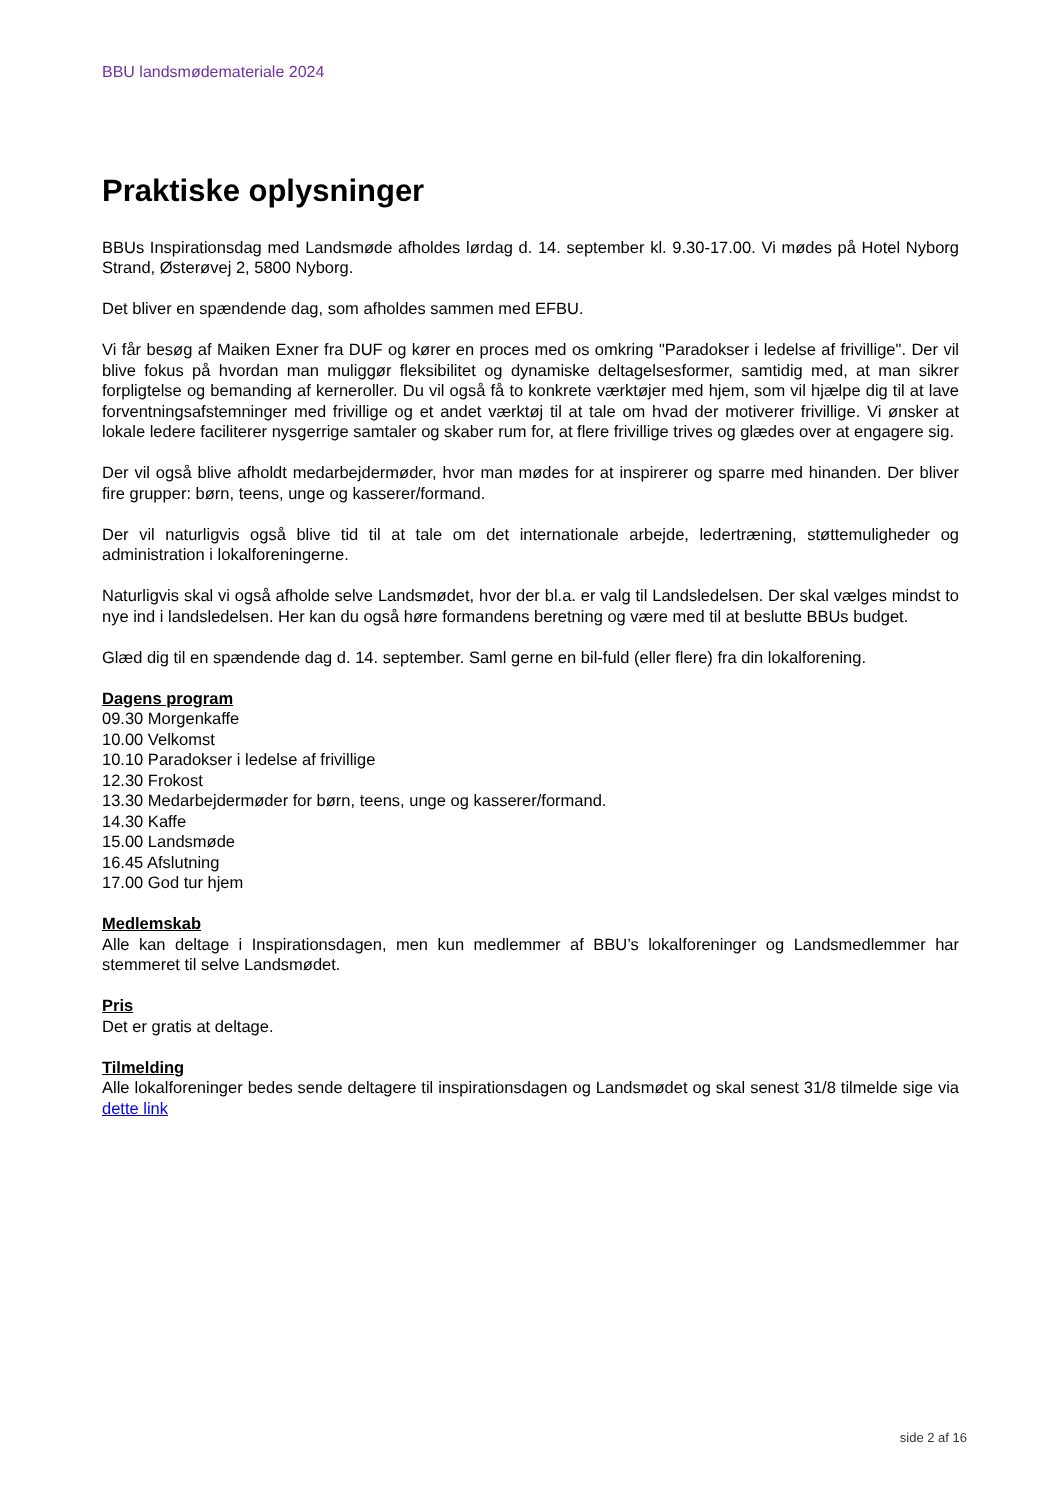BBU landsmødemateriale 2024
Praktiske oplysninger
BBUs Inspirationsdag med Landsmøde afholdes lørdag d. 14. september kl. 9.30-17.00. Vi mødes på Hotel Nyborg Strand, Østerøvej 2, 5800 Nyborg.
Det bliver en spændende dag, som afholdes sammen med EFBU.
Vi får besøg af Maiken Exner fra DUF og kører en proces med os omkring "Paradokser i ledelse af frivillige". Der vil blive fokus på hvordan man muliggør fleksibilitet og dynamiske deltagelsesformer, samtidig med, at man sikrer forpligtelse og bemanding af kerneroller. Du vil også få to konkrete værktøjer med hjem, som vil hjælpe dig til at lave forventningsafstemninger med frivillige og et andet værktøj til at tale om hvad der motiverer frivillige. Vi ønsker at lokale ledere faciliterer nysgerrige samtaler og skaber rum for, at flere frivillige trives og glædes over at engagere sig.
Der vil også blive afholdt medarbejdermøder, hvor man mødes for at inspirerer og sparre med hinanden. Der bliver fire grupper: børn, teens, unge og kasserer/formand.
Der vil naturligvis også blive tid til at tale om det internationale arbejde, ledertræning, støttemuligheder og administration i lokalforeningerne.
Naturligvis skal vi også afholde selve Landsmødet, hvor der bl.a. er valg til Landsledelsen. Der skal vælges mindst to nye ind i landsledelsen. Her kan du også høre formandens beretning og være med til at beslutte BBUs budget.
Glæd dig til en spændende dag d. 14. september. Saml gerne en bil-fuld (eller flere) fra din lokalforening.
Dagens program
09.30 Morgenkaffe
10.00 Velkomst
10.10 Paradokser i ledelse af frivillige
12.30 Frokost
13.30 Medarbejdermøder for børn, teens, unge og kasserer/formand.
14.30 Kaffe
15.00 Landsmøde
16.45 Afslutning
17.00 God tur hjem
Medlemskab
Alle kan deltage i Inspirationsdagen, men kun medlemmer af BBU’s lokalforeninger og Landsmedlemmer har stemmeret til selve Landsmødet.
Pris
Det er gratis at deltage.
Tilmelding
Alle lokalforeninger bedes sende deltagere til inspirationsdagen og Landsmødet og skal senest 31/8 tilmelde sige via dette link
side 2 af 16